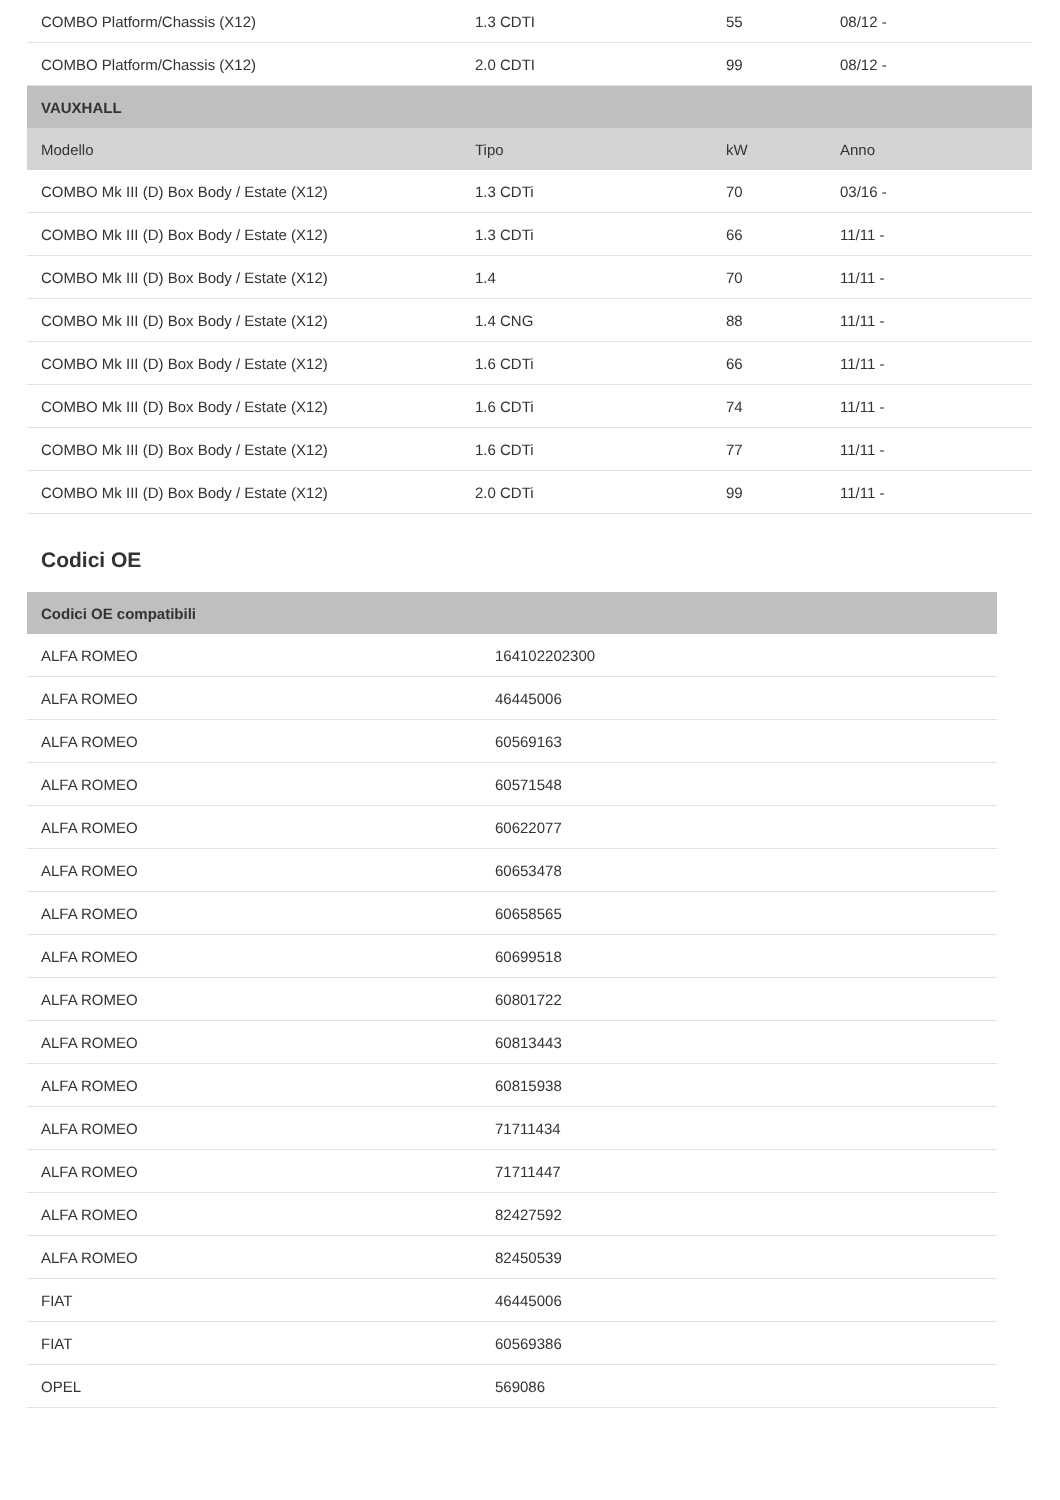| COMBO Platform/Chassis (X12) | 1.3 CDTI | 55 | 08/12 - |
| COMBO Platform/Chassis (X12) | 2.0 CDTI | 99 | 08/12 - |
| VAUXHALL | | | |
| Modello | Tipo | kW | Anno |
| COMBO Mk III (D) Box Body / Estate (X12) | 1.3 CDTi | 70 | 03/16 - |
| COMBO Mk III (D) Box Body / Estate (X12) | 1.3 CDTi | 66 | 11/11 - |
| COMBO Mk III (D) Box Body / Estate (X12) | 1.4 | 70 | 11/11 - |
| COMBO Mk III (D) Box Body / Estate (X12) | 1.4 CNG | 88 | 11/11 - |
| COMBO Mk III (D) Box Body / Estate (X12) | 1.6 CDTi | 66 | 11/11 - |
| COMBO Mk III (D) Box Body / Estate (X12) | 1.6 CDTi | 74 | 11/11 - |
| COMBO Mk III (D) Box Body / Estate (X12) | 1.6 CDTi | 77 | 11/11 - |
| COMBO Mk III (D) Box Body / Estate (X12) | 2.0 CDTi | 99 | 11/11 - |
Codici OE
| Codici OE compatibili | |
| --- | --- |
| ALFA ROMEO | 164102202300 |
| ALFA ROMEO | 46445006 |
| ALFA ROMEO | 60569163 |
| ALFA ROMEO | 60571548 |
| ALFA ROMEO | 60622077 |
| ALFA ROMEO | 60653478 |
| ALFA ROMEO | 60658565 |
| ALFA ROMEO | 60699518 |
| ALFA ROMEO | 60801722 |
| ALFA ROMEO | 60813443 |
| ALFA ROMEO | 60815938 |
| ALFA ROMEO | 71711434 |
| ALFA ROMEO | 71711447 |
| ALFA ROMEO | 82427592 |
| ALFA ROMEO | 82450539 |
| FIAT | 46445006 |
| FIAT | 60569386 |
| OPEL | 569086 |